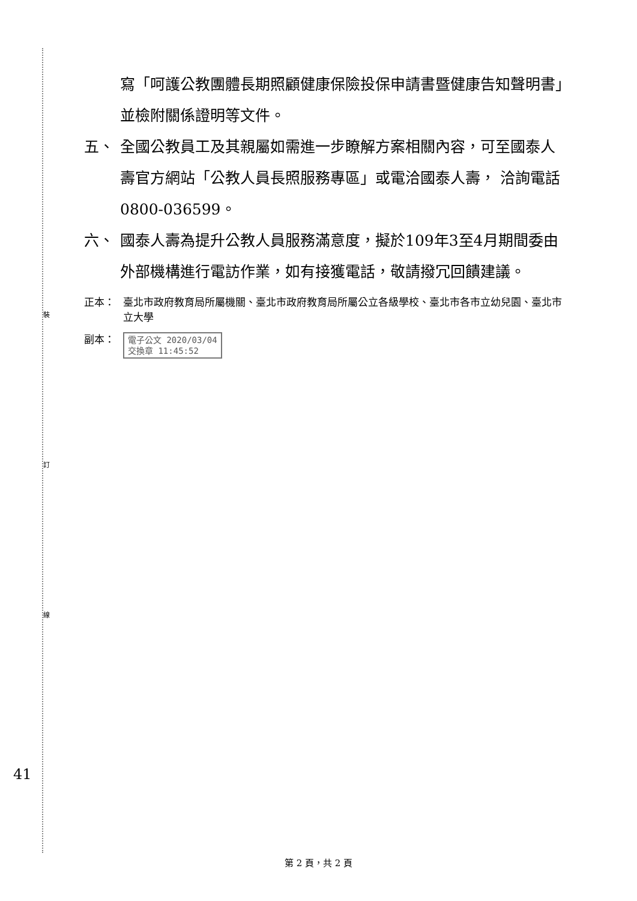裝
訂
線
41
寫「呵護公教團體長期照顧健康保險投保申請書暨健康告知聲明書」並檢附關係證明等文件。
五、 全國公教員工及其親屬如需進一步瞭解方案相關內容，可至國泰人壽官方網站「公教人員長照服務專區」或電洽國泰人壽， 洽詢電話0800-036599。
六、 國泰人壽為提升公教人員服務滿意度，擬於109年3至4月期間委由外部機構進行電訪作業，如有接獲電話，敬請撥冗回饋建議。
正本： 臺北市政府教育局所屬機關、臺北市政府教育局所屬公立各級學校、臺北市各市立幼兒園、臺北市立大學
副本： 電子公文 2020/03/04
交換章 11:45:52
第 2 頁，共 2 頁